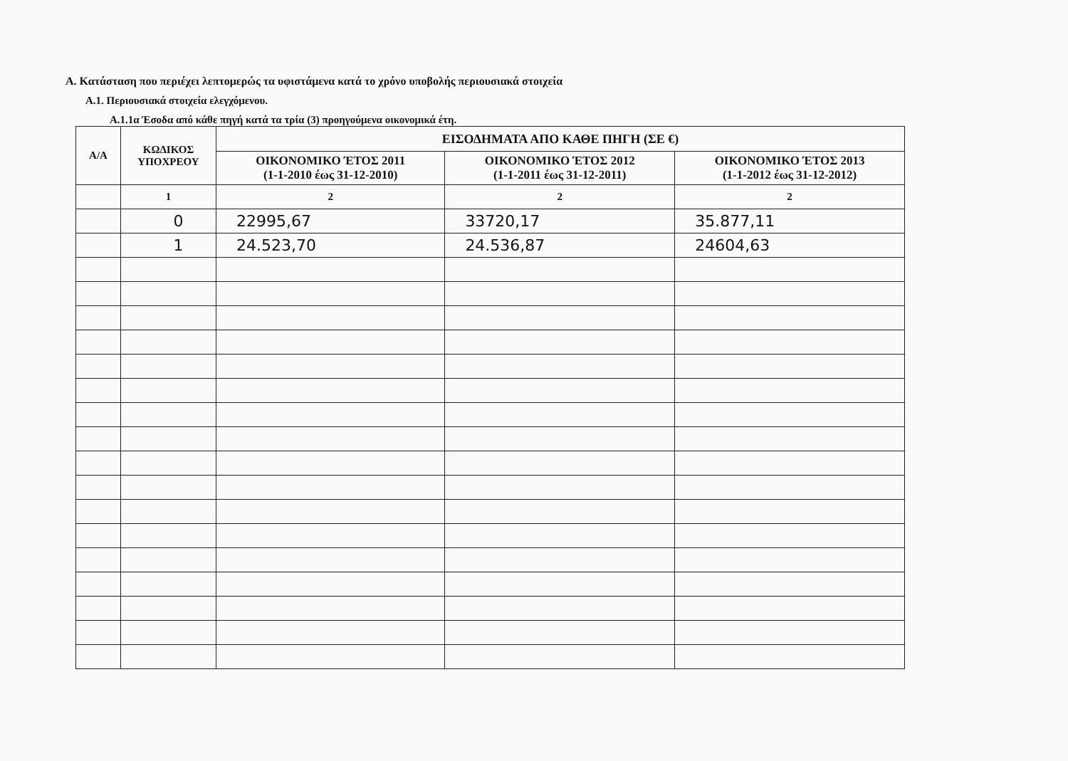Α. Κατάσταση που περιέχει λεπτομερώς τα υφιστάμενα κατά το χρόνο υποβολής περιουσιακά στοιχεία
Α.1. Περιουσιακά στοιχεία ελεγχόμενου.
Α.1.1α Έσοδα από κάθε πηγή κατά τα τρία (3) προηγούμενα οικονομικά έτη.
| Α/Α | ΚΩΔΙΚΟΣ ΥΠΟΧΡΕΟΥ | ΕΙΣΟΔΗΜΑΤΑ ΑΠΟ ΚΑΘΕ ΠΗΓΗ (ΣΕ €) | | |
| --- | --- | --- | --- | --- |
| | | ΟΙΚΟΝΟΜΙΚΟ ΈΤΟΣ 2011 (1-1-2010 έως 31-12-2010) | ΟΙΚΟΝΟΜΙΚΟ ΈΤΟΣ 2012 (1-1-2011 έως 31-12-2011) | ΟΙΚΟΝΟΜΙΚΟ ΈΤΟΣ 2013 (1-1-2012 έως 31-12-2012) |
| | 1 | 2 | 2 | 2 |
| | 0 | 22995,67 | 33720,17 | 35.877,11 |
| | 1 | 24.523,70 | 24.536,87 | 24604,63 |